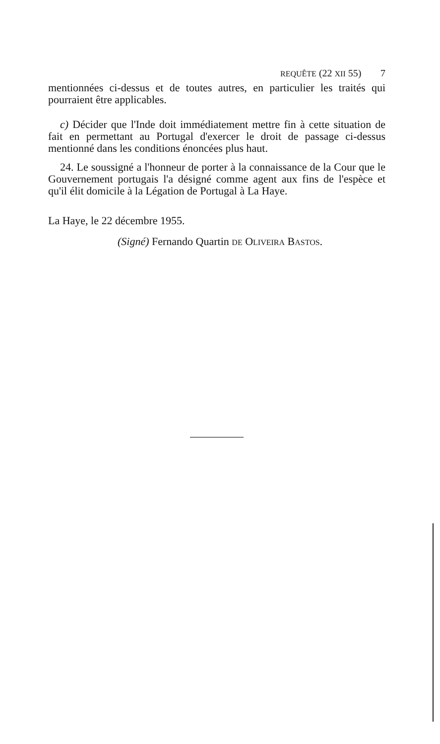REQUÊTE (22 XII 55) 7
mentionnées ci-dessus et de toutes autres, en particulier les traités qui pourraient être applicables.
c) Décider que l'Inde doit immédiatement mettre fin à cette situation de fait en permettant au Portugal d'exercer le droit de passage ci-dessus mentionné dans les conditions énoncées plus haut.
24. Le soussigné a l'honneur de porter à la connaissance de la Cour que le Gouvernement portugais l'a désigné comme agent aux fins de l'espèce et qu'il élit domicile à la Légation de Portugal à La Haye.
La Haye, le 22 décembre 1955.
(Signé) Fernando Quartin DE OLIVEIRA BASTOS.